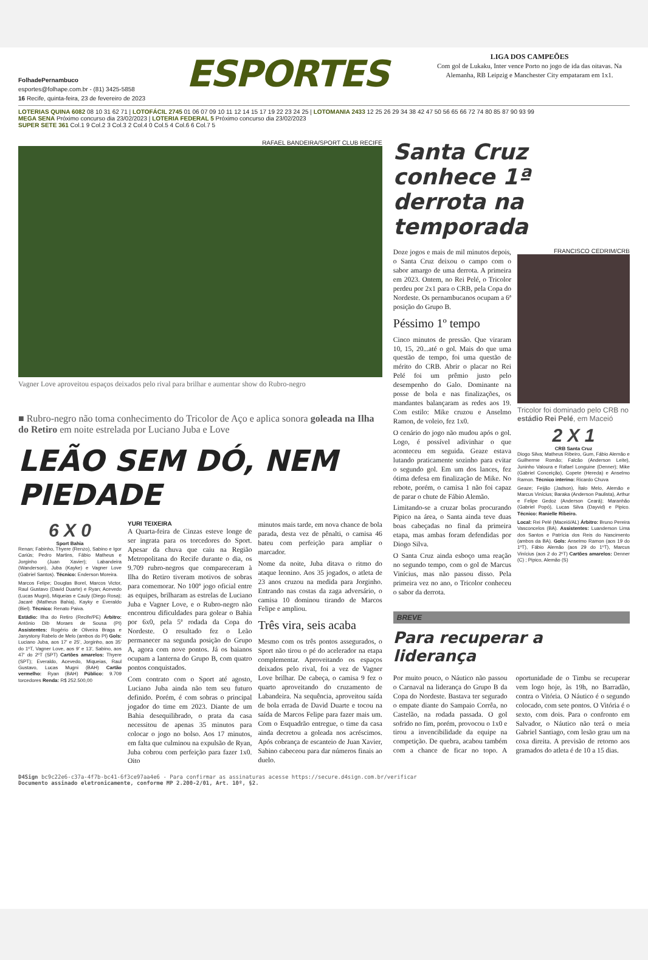FolhadePernambuco
esportes@folhape.com.br - (81) 3425-5858
16 Recife, quinta-feira, 23 de fevereiro de 2023
ESPORTES
LIGA DOS CAMPEÕES
Com gol de Lukaku, Inter vence Porto no jogo de ida das oitavas. Na Alemanha, RB Leipzig e Manchester City empataram em 1x1.
LOTERIAS QUINA 6082 08 10 31 62 71 | LOTOFÁCIL 2745 01 06 07 09 10 11 12 14 15 17 19 22 23 24 25 | LOTOMANIA 2433 12 25 26 29 34 38 42 47 50 56 65 66 72 74 80 85 87 90 93 99
MEGA SENA Próximo concurso dia 23/02/2023 | LOTERIA FEDERAL 5 Próximo concurso dia 23/02/2023
SUPER SETE 361 Col.1 9 Col.2 3 Col.3 2 Col.4 0 Col.5 4 Col.6 6 Col.7 5
RAFAEL BANDEIRA/SPORT CLUB RECIFE
Vagner Love aproveitou espaços deixados pelo rival para brilhar e aumentar show do Rubro-negro
■ Rubro-negro não toma conhecimento do Tricolor de Aço e aplica sonora goleada na Ilha do Retiro em noite estrelada por Luciano Juba e Love
LEÃO SEM DÓ, NEM PIEDADE
6 X 0
Sport Bahia
Renan; Fabinho, Thyere (Renzo), Sabino e Igor Cariús; Pedro Martins, Fábio Matheus e Jorginho (Juan Xavier); Labandeira (Wanderson), Juba (Kayke) e Vagner Love (Gabriel Santos). Técnico: Enderson Moreira.
Marcos Felipe; Douglas Borel, Marcos Victor, Raul Gustavo (David Duarte) e Ryan; Acevedo (Lucas Mugni), Miqueias e Cauly (Diego Rosa); Jacaré (Matheus Bahia), Kayky e Everaldo (Biel). Técnico: Renato Paiva.
Estádio: Ilha do Retiro (Recife/PE) Árbitro: Antônio Dib Moraes de Sousa (PI) Assistentes: Rogério de Oliveira Braga e Janystony Rabelo de Melo (ambos do PI) Gols: Luciano Juba, aos 17' e 25', Jorginho, aos 35' do 1ºT, Vagner Love, aos 9' e 13', Sabino, aos 47' do 2ºT (SPT) Cartões amarelos: Thyere (SPT); Everaldo, Acevedo, Miqueias, Raul Gustavo, Lucas Mugni (BAH) Cartão vermelho: Ryan (BAH) Público: 9.709 torcedores Renda: R$ 252.500,00
YURI TEIXEIRA
A Quarta-feira de Cinzas esteve longe de ser ingrata para os torcedores do Sport. Apesar da chuva que caiu na Região Metropolitana do Recife durante o dia, os 9.709 rubro-negros que compareceram à Ilha do Retiro tiveram motivos de sobras para comemorar. No 100º jogo oficial entre as equipes, brilharam as estrelas de Luciano Juba e Vagner Love, e o Rubro-negro não encontrou dificuldades para golear o Bahia por 6x0, pela 5ª rodada da Copa do Nordeste. O resultado fez o Leão permanecer na segunda posição do Grupo A, agora com nove pontos. Já os baianos ocupam a lanterna do Grupo B, com quatro pontos conquistados.
Com contrato com o Sport até agosto, Luciano Juba ainda não tem seu futuro definido. Porém, é com sobras o principal jogador do time em 2023. Diante de um Bahia desequilibrado, o prata da casa necessitou de apenas 35 minutos para colocar o jogo no bolso. Aos 17 minutos, em falta que culminou na expulsão de Ryan, Juba cobrou com perfeição para fazer 1x0. Oito
minutos mais tarde, em nova chance de bola parada, desta vez de pênalti, o camisa 46 bateu com perfeição para ampliar o marcador.
Nome da noite, Juba ditava o ritmo do ataque leonino. Aos 35 jogados, o atleta de 23 anos cruzou na medida para Jorginho. Entrando nas costas da zaga adversário, o camisa 10 dominou tirando de Marcos Felipe e ampliou.
Três vira, seis acaba
Mesmo com os três pontos assegurados, o Sport não tirou o pé do acelerador na etapa complementar. Aproveitando os espaços deixados pelo rival, foi a vez de Vagner Love brilhar. De cabeça, o camisa 9 fez o quarto aproveitando do cruzamento de Labandeira. Na sequência, aproveitou saída de bola errada de David Duarte e tocou na saída de Marcos Felipe para fazer mais um. Com o Esquadrão entregue, o time da casa ainda decretou a goleada nos acréscimos. Após cobrança de escanteio de Juan Xavier, Sabino cabeceou para dar números finais ao duelo.
Santa Cruz conhece 1ª derrota na temporada
Doze jogos e mais de mil minutos depois, o Santa Cruz deixou o campo com o sabor amargo de uma derrota. A primeira em 2023. Ontem, no Rei Pelé, o Tricolor perdeu por 2x1 para o CRB, pela Copa do Nordeste. Os pernambucanos ocupam a 6ª posição do Grupo B.
Péssimo 1º tempo
Cinco minutos de pressão. Que viraram 10, 15, 20...até o gol. Mais do que uma questão de tempo, foi uma questão de mérito do CRB. Abrir o placar no Rei Pelé foi um prêmio justo pelo desempenho do Galo. Dominante na posse de bola e nas finalizações, os mandantes balançaram as redes aos 19. Com estilo: Mike cruzou e Anselmo Ramon, de voleio, fez 1x0.
O cenário do jogo não mudou após o gol. Logo, é possível adivinhar o que aconteceu em seguida. Geaze estava lutando praticamente sozinho para evitar o segundo gol. Em um dos lances, fez ótima defesa em finalização de Mike. No rebote, porém, o camisa 1 não foi capaz de parar o chute de Fábio Alemão.
Limitando-se a cruzar bolas procurando Pipico na área, o Santa ainda teve duas boas cabeçadas no final da primeira etapa, mas ambas foram defendidas por Diogo Silva.
O Santa Cruz ainda esboço uma reação no segundo tempo, com o gol de Marcus Vinícius, mas não passou disso. Pela primeira vez no ano, o Tricolor conheceu o sabor da derrota.
FRANCISCO CEDRIM/CRB
Tricolor foi dominado pelo CRB no estádio Rei Pelé, em Maceió
2 X 1
CRB Santa Cruz
Diogo Silva; Matheus Ribeiro, Gum, Fábio Alemão e Guilherme Romão; Falcão (Anderson Leite), Juninho Valoura e Rafael Longuine (Denner); Mike (Gabriel Conceição), Copete (Hereda) e Anselmo Ramon. Técnico interino: Ricardo Chuva
Geaze; Feijão (Jadson), Ítalo Melo, Alemão e Marcus Vinícius; Baraka (Anderson Paulista), Arthur e Felipe Gedoz (Anderson Ceará); Maranhão (Gabriel Popó), Lucas Silva (Dayvid) e Pipico. Técnico: Ranielle Ribeiro.
Local: Rei Pelé (Maceió/AL) Árbitro: Bruno Pereira Vasconcelos (BA). Assistentes: Luanderson Lima dos Santos e Patrícia dos Reis do Nascimento (ambos da BA). Gols: Anselmo Ramon (aos 19 do 1ºT), Fábio Alemão (aos 29 do 1ºT), Marcus Vinícius (aos 2 do 2ºT) Cartões amarelos: Denner (C) ; Pipico, Alemão (S)
BREVE
Para recuperar a liderança
Por muito pouco, o Náutico não passou o Carnaval na liderança do Grupo B da Copa do Nordeste. Bastava ter segurado o empate diante do Sampaio Corrêa, no Castelão, na rodada passada. O gol sofrido no fim, porém, provocou o 1x0 e tirou a invencibilidade da equipe na competição. De quebra, acabou também com a chance de ficar no topo. A oportunidade de o Timbu se recuperar vem logo hoje, às 19h, no Barradão, contra o Vitória. O Náutico é o segundo colocado, com sete pontos. O Vitória é o sexto, com dois. Para o confronto em Salvador, o Náutico não terá o meia Gabriel Santiago, com lesão grau um na coxa direita. A previsão de retorno aos gramados do atleta é de 10 a 15 dias.
D4Sign bc9c22e6-c37a-4f7b-bc41-6f3ce97aa4e6 - Para confirmar as assinaturas acesse https://secure.d4sign.com.br/verificar
Documento assinado eletronicamente, conforme MP 2.200-2/01, Art. 10º, §2.